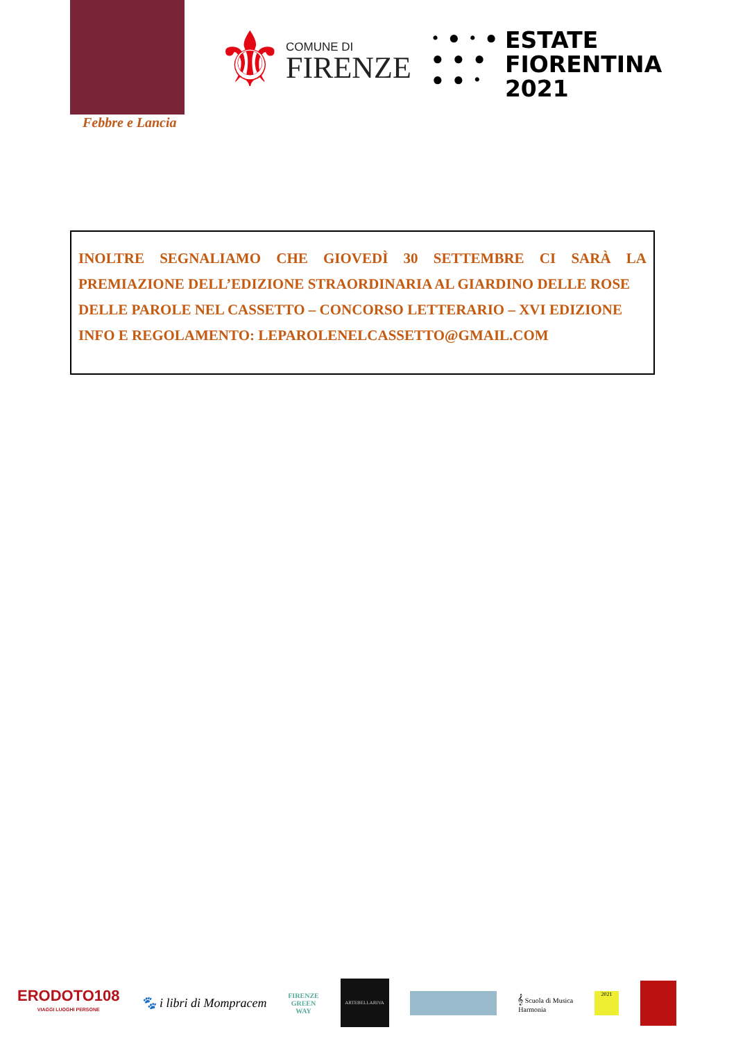Febbre e Lancia
⚜
COMUNE DI
FIRENZE
• ● • ●
● ● ●
● ● •
ESTATE
FIORENTINA
2021
INOLTRE SEGNALIAMO CHE GIOVEDÌ 30 SETTEMBRE CI SARÀ LA PREMIAZIONE DELL’EDIZIONE STRAORDINARIA AL GIARDINO DELLE ROSE
DELLE PAROLE NEL CASSETTO – CONCORSO LETTERARIO – XVI EDIZIONE
INFO E REGOLAMENTO: LEPAROLENELCASSETTO@GMAIL.COM
ERODOTO108
VIAGGI LUOGHI PERSONE
🐾 i libri di Mompracem
FIRENZE
GREEN
WAY
ARTEBELLARIVA
𝄞 Scuola di Musica
Harmonia
2021